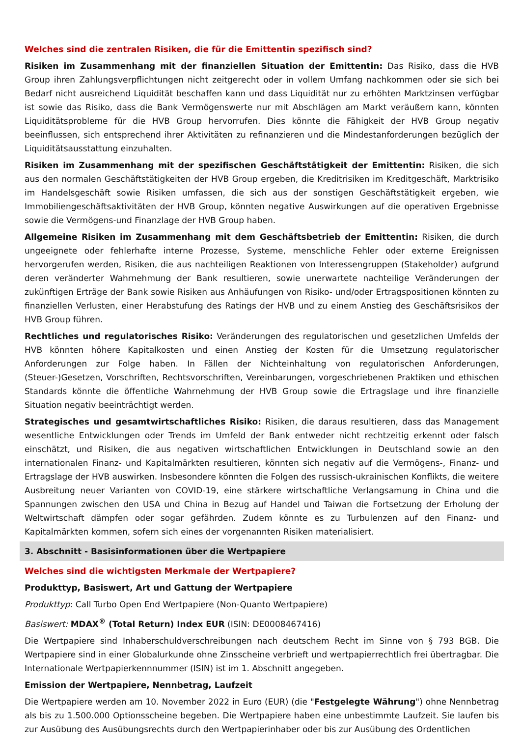Welches sind die zentralen Risiken, die für die Emittentin spezifisch sind?
Risiken im Zusammenhang mit der finanziellen Situation der Emittentin: Das Risiko, dass die HVB Group ihren Zahlungsverpflichtungen nicht zeitgerecht oder in vollem Umfang nachkommen oder sie sich bei Bedarf nicht ausreichend Liquidität beschaffen kann und dass Liquidität nur zu erhöhten Marktzinsen verfügbar ist sowie das Risiko, dass die Bank Vermögenswerte nur mit Abschlägen am Markt veräußern kann, könnten Liquiditätsprobleme für die HVB Group hervorrufen. Dies könnte die Fähigkeit der HVB Group negativ beeinflussen, sich entsprechend ihrer Aktivitäten zu refinanzieren und die Mindestanforderungen bezüglich der Liquiditätsausstattung einzuhalten.
Risiken im Zusammenhang mit der spezifischen Geschäftstätigkeit der Emittentin: Risiken, die sich aus den normalen Geschäftstätigkeiten der HVB Group ergeben, die Kreditrisiken im Kreditgeschäft, Marktrisiko im Handelsgeschäft sowie Risiken umfassen, die sich aus der sonstigen Geschäftstätigkeit ergeben, wie Immobiliengeschäftsaktivitäten der HVB Group, könnten negative Auswirkungen auf die operativen Ergebnisse sowie die Vermögens-und Finanzlage der HVB Group haben.
Allgemeine Risiken im Zusammenhang mit dem Geschäftsbetrieb der Emittentin: Risiken, die durch ungeeignete oder fehlerhafte interne Prozesse, Systeme, menschliche Fehler oder externe Ereignissen hervorgerufen werden, Risiken, die aus nachteiligen Reaktionen von Interessengruppen (Stakeholder) aufgrund deren veränderter Wahrnehmung der Bank resultieren, sowie unerwartete nachteilige Veränderungen der zukünftigen Erträge der Bank sowie Risiken aus Anhäufungen von Risiko- und/oder Ertragspositionen könnten zu finanziellen Verlusten, einer Herabstufung des Ratings der HVB und zu einem Anstieg des Geschäftsrisikos der HVB Group führen.
Rechtliches und regulatorisches Risiko: Veränderungen des regulatorischen und gesetzlichen Umfelds der HVB könnten höhere Kapitalkosten und einen Anstieg der Kosten für die Umsetzung regulatorischer Anforderungen zur Folge haben. In Fällen der Nichteinhaltung von regulatorischen Anforderungen, (Steuer-)Gesetzen, Vorschriften, Rechtsvorschriften, Vereinbarungen, vorgeschriebenen Praktiken und ethischen Standards könnte die öffentliche Wahrnehmung der HVB Group sowie die Ertragslage und ihre finanzielle Situation negativ beeinträchtigt werden.
Strategisches und gesamtwirtschaftliches Risiko: Risiken, die daraus resultieren, dass das Management wesentliche Entwicklungen oder Trends im Umfeld der Bank entweder nicht rechtzeitig erkennt oder falsch einschätzt, und Risiken, die aus negativen wirtschaftlichen Entwicklungen in Deutschland sowie an den internationalen Finanz- und Kapitalmärkten resultieren, könnten sich negativ auf die Vermögens-, Finanz- und Ertragslage der HVB auswirken. Insbesondere könnten die Folgen des russisch-ukrainischen Konflikts, die weitere Ausbreitung neuer Varianten von COVID-19, eine stärkere wirtschaftliche Verlangsamung in China und die Spannungen zwischen den USA und China in Bezug auf Handel und Taiwan die Fortsetzung der Erholung der Weltwirtschaft dämpfen oder sogar gefährden. Zudem könnte es zu Turbulenzen auf den Finanz- und Kapitalmärkten kommen, sofern sich eines der vorgenannten Risiken materialisiert.
3. Abschnitt - Basisinformationen über die Wertpapiere
Welches sind die wichtigsten Merkmale der Wertpapiere?
Produkttyp, Basiswert, Art und Gattung der Wertpapiere
Produkttyp: Call Turbo Open End Wertpapiere (Non-Quanto Wertpapiere)
Basiswert: MDAX<sup>®</sup> (Total Return) Index EUR (ISIN: DE0008467416)
Die Wertpapiere sind Inhaberschuldverschreibungen nach deutschem Recht im Sinne von § 793 BGB. Die Wertpapiere sind in einer Globalurkunde ohne Zinsscheine verbrieft und wertpapierrechtlich frei übertragbar. Die Internationale Wertpapierkennnummer (ISIN) ist im 1. Abschnitt angegeben.
Emission der Wertpapiere, Nennbetrag, Laufzeit
Die Wertpapiere werden am 10. November 2022 in Euro (EUR) (die "Festgelegte Währung") ohne Nennbetrag als bis zu 1.500.000 Optionsscheine begeben. Die Wertpapiere haben eine unbestimmte Laufzeit. Sie laufen bis zur Ausübung des Ausübungsrechts durch den Wertpapierinhaber oder bis zur Ausübung des Ordentlichen